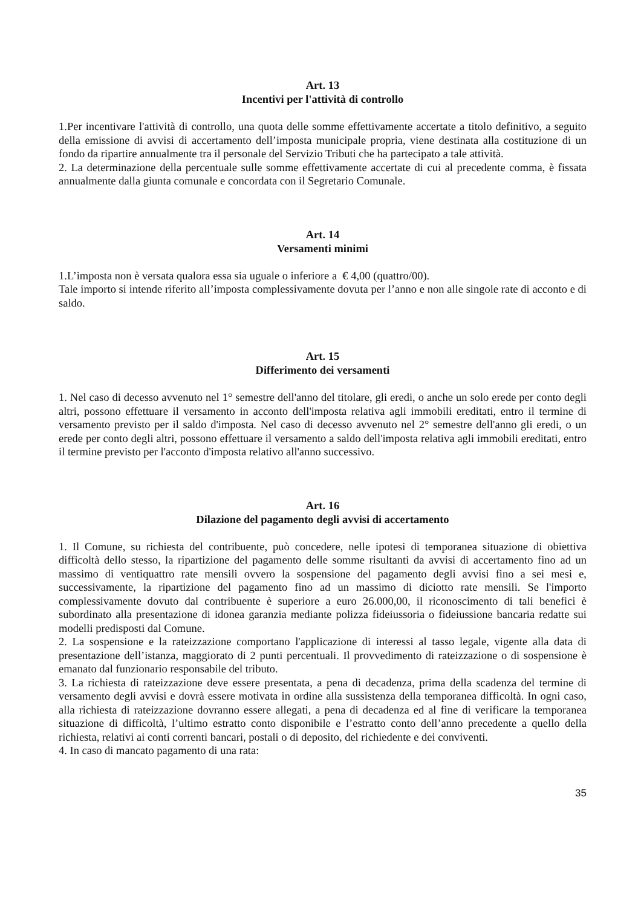Art. 13
Incentivi per l'attività di controllo
1.Per incentivare l'attività di controllo, una quota delle somme effettivamente accertate a titolo definitivo, a seguito della emissione di avvisi di accertamento dell’imposta municipale propria, viene destinata alla costituzione di un fondo da ripartire annualmente tra il personale del Servizio Tributi che ha partecipato a tale attività.
2. La determinazione della percentuale sulle somme effettivamente accertate di cui al precedente comma, è fissata annualmente dalla giunta comunale e concordata con il Segretario Comunale.
Art. 14
Versamenti minimi
1.L’imposta non è versata qualora essa sia uguale o inferiore a € 4,00 (quattro/00).
Tale importo si intende riferito all’imposta complessivamente dovuta per l’anno e non alle singole rate di acconto e di saldo.
Art. 15
Differimento dei versamenti
1. Nel caso di decesso avvenuto nel 1° semestre dell'anno del titolare, gli eredi, o anche un solo erede per conto degli altri, possono effettuare il versamento in acconto dell'imposta relativa agli immobili ereditati, entro il termine di versamento previsto per il saldo d'imposta. Nel caso di decesso avvenuto nel 2° semestre dell'anno gli eredi, o un erede per conto degli altri, possono effettuare il versamento a saldo dell'imposta relativa agli immobili ereditati, entro il termine previsto per l'acconto d'imposta relativo all'anno successivo.
Art. 16
Dilazione del pagamento degli avvisi di accertamento
1. Il Comune, su richiesta del contribuente, può concedere, nelle ipotesi di temporanea situazione di obiettiva difficoltà dello stesso, la ripartizione del pagamento delle somme risultanti da avvisi di accertamento fino ad un massimo di ventiquattro rate mensili ovvero la sospensione del pagamento degli avvisi fino a sei mesi e, successivamente, la ripartizione del pagamento fino ad un massimo di diciotto rate mensili. Se l'importo complessivamente dovuto dal contribuente è superiore a euro 26.000,00, il riconoscimento di tali benefici è subordinato alla presentazione di idonea garanzia mediante polizza fideiussoria o fideiussione bancaria redatte sui modelli predisposti dal Comune.
2. La sospensione e la rateizzazione comportano l'applicazione di interessi al tasso legale, vigente alla data di presentazione dell’istanza, maggiorato di 2 punti percentuali. Il provvedimento di rateizzazione o di sospensione è emanato dal funzionario responsabile del tributo.
3. La richiesta di rateizzazione deve essere presentata, a pena di decadenza, prima della scadenza del termine di versamento degli avvisi e dovrà essere motivata in ordine alla sussistenza della temporanea difficoltà. In ogni caso, alla richiesta di rateizzazione dovranno essere allegati, a pena di decadenza ed al fine di verificare la temporanea situazione di difficoltà, l’ultimo estratto conto disponibile e l’estratto conto dell’anno precedente a quello della richiesta, relativi ai conti correnti bancari, postali o di deposito, del richiedente e dei conviventi.
4. In caso di mancato pagamento di una rata:
35